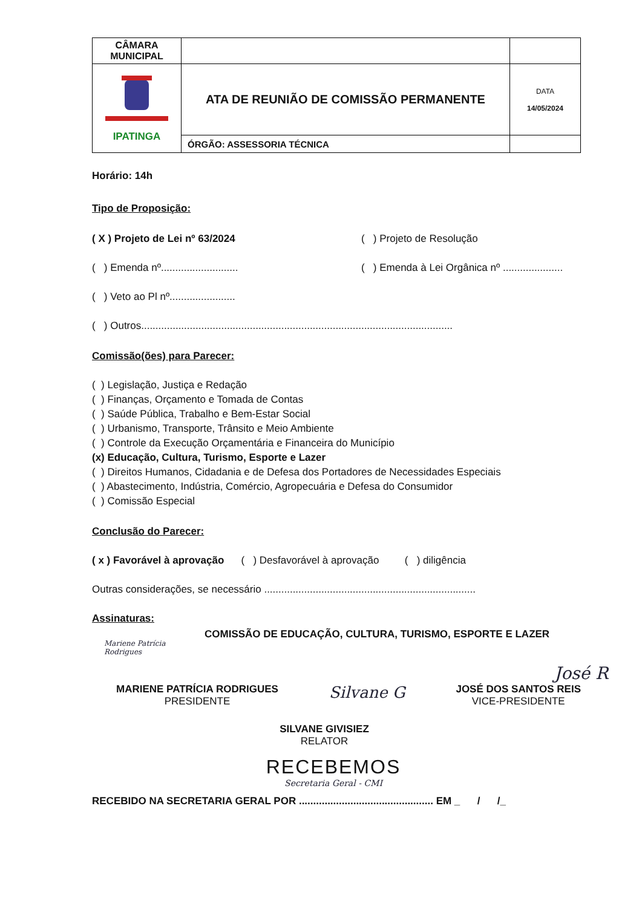| CÂMARA MUNICIPAL | | |
| IPATINGA | ATA DE REUNIÃO DE COMISSÃO PERMANENTE | DATA 14/05/2024 |
| | ÓRGÃO: ASSESSORIA TÉCNICA | |
Horário: 14h
Tipo de Proposição:
( X ) Projeto de Lei nº 63/2024 ( ) Projeto de Resolução
( ) Emenda nº........................... ( ) Emenda à Lei Orgânica nº .....................
( ) Veto ao Pl nº.......................
( ) Outros.............................................................................................................
Comissão(ões) para Parecer:
( ) Legislação, Justiça e Redação
( ) Finanças, Orçamento e Tomada de Contas
( ) Saúde Pública, Trabalho e Bem-Estar Social
( ) Urbanismo, Transporte, Trânsito e Meio Ambiente
( ) Controle da Execução Orçamentária e Financeira do Município
(x) Educação, Cultura, Turismo, Esporte e Lazer
( ) Direitos Humanos, Cidadania e de Defesa dos Portadores de Necessidades Especiais
( ) Abastecimento, Indústria, Comércio, Agropecuária e Defesa do Consumidor
( ) Comissão Especial
Conclusão do Parecer:
( x ) Favorável à aprovação ( ) Desfavorável à aprovação ( ) diligência
Outras considerações, se necessário ..........................................................................
Assinaturas:
Mariene Patrícia Rodrigues
COMISSÃO DE EDUCAÇÃO, CULTURA, TURISMO, ESPORTE E LAZER
José R
MARIENE PATRÍCIA RODRIGUES
PRESIDENTE
Silvane G
JOSÉ DOS SANTOS REIS
VICE-PRESIDENTE
SILVANE GIVISIEZ
RELATOR
RECEBEMOS
Secretaria Geral - CMI
RECEBIDO NA SECRETARIA GERAL POR ............................................... EM _ / /_